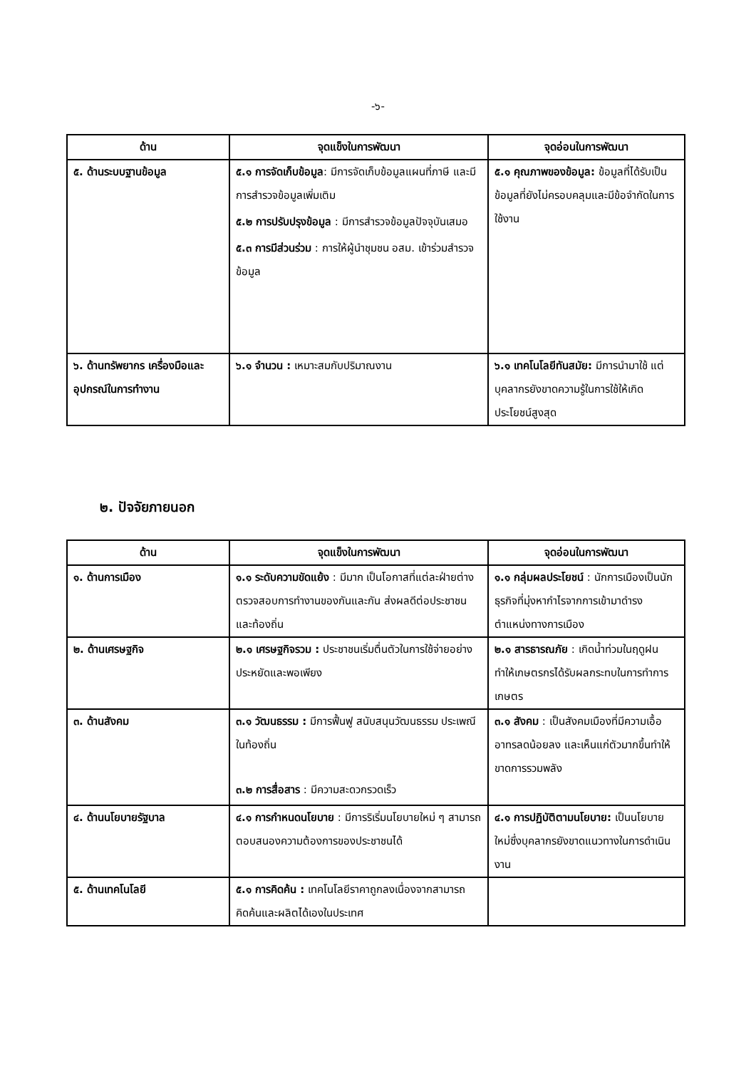-๖-
| ด้าน | จุดแข็งในการพัฒนา | จุดอ่อนในการพัฒนา |
| --- | --- | --- |
| ๕. ด้านระบบฐานข้อมูล | ๕.๑ การจัดเก็บข้อมูล : มีการจัดเก็บข้อมูลแผนที่ภาษี และมีการสำรวจข้อมูลเพิ่มเติม ๕.๒ การปรับปรุงข้อมูล : มีการสำรวจข้อมูลปัจจุบันเสมอ ๕.๓ การมีส่วนร่วม : การให้ผู้นำชุมชน อสม. เข้าร่วมสำรวจข้อมูล | ๕.๑ คุณภาพของข้อมูล: ข้อมูลที่ได้รับเป็นข้อมูลที่ยังไม่ครอบคลุมและมีข้อจำกัดในการใช้งาน |
| ๖. ด้านทรัพยากร เครื่องมือและอุปกรณ์ในการทำงาน | ๖.๑ จำนวน : เหมาะสมกับปริมาณงาน | ๖.๑ เทคโนโลยีทันสมัย: มีการนำมาใช้ แต่บุคลากรยังขาดความรู้ในการใช้ให้เกิดประโยชน์สูงสุด |
๒. ปัจจัยภายนอก
| ด้าน | จุดแข็งในการพัฒนา | จุดอ่อนในการพัฒนา |
| --- | --- | --- |
| ๑. ด้านการเมือง | ๑.๑ ระดับความขัดแย้ง : มีมาก เป็นโอกาสที่แต่ละฝ่ายต่างตรวจสอบการทำงานของกันและกัน ส่งผลดีต่อประชาชนและท้องถิ่น | ๑.๑ กลุ่มผลประโยชน์ : นักการเมืองเป็นนักธุรกิจที่มุ่งหากำไรจากการเข้ามาดำรงตำแหน่งทางการเมือง |
| ๒. ด้านเศรษฐกิจ | ๒.๑ เศรษฐกิจรวม : ประชาชนเริ่มตื่นตัวในการใช้จ่ายอย่างประหยัดและพอเพียง | ๒.๑ สารธารณภัย : เกิดน้ำท่วมในฤดูฝน ทำให้เกษตรกรได้รับผลกระทบในการทำการเกษตร |
| ๓. ด้านสังคม | ๓.๑ วัฒนธรรม : มีการฟื้นฟู สนับสนุนวัฒนธรรม ประเพณี ในท้องถิ่น ๓.๒ การสื่อสาร : มีความสะดวกรวดเร็ว | ๓.๑ สังคม : เป็นสังคมเมืองที่มีความเอื้ออาทรลดน้อยลง และเห็นแก่ตัวมากขึ้นทำให้ขาดการรวมพลัง |
| ๔. ด้านนโยบายรัฐบาล | ๔.๑ การกำหนดนโยบาย : มีการริเริ่มนโยบายใหม่ ๆ สามารถตอบสนองความต้องการของประชาชนได้ | ๔.๑ การปฏิบัติตามนโยบาย: เป็นนโยบายใหม่ซึ่งบุคลากรยังขาดแนวทางในการดำเนินงาน |
| ๕. ด้านเทคโนโลยี | ๕.๑ การคิดค้น : เทคโนโลยีราคาถูกลงเนื่องจากสามารถคิดค้นและผลิตได้เองในประเทศ | |